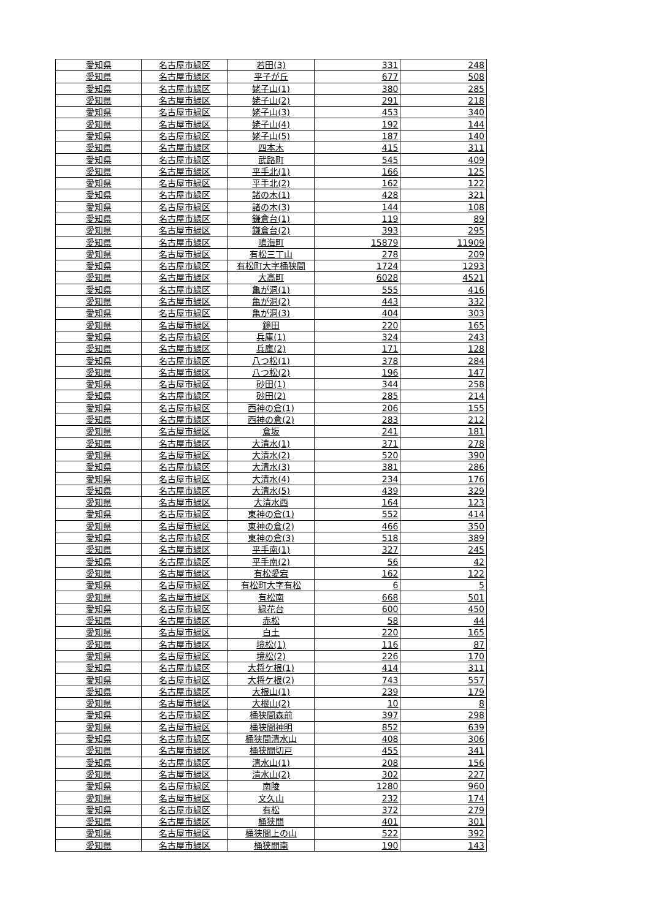| 愛知県 | 名古屋市緑区 | 若田(3) | 331 | 248 |
| 愛知県 | 名古屋市緑区 | 平子が丘 | 677 | 508 |
| 愛知県 | 名古屋市緑区 | 姥子山(1) | 380 | 285 |
| 愛知県 | 名古屋市緑区 | 姥子山(2) | 291 | 218 |
| 愛知県 | 名古屋市緑区 | 姥子山(3) | 453 | 340 |
| 愛知県 | 名古屋市緑区 | 姥子山(4) | 192 | 144 |
| 愛知県 | 名古屋市緑区 | 姥子山(5) | 187 | 140 |
| 愛知県 | 名古屋市緑区 | 四本木 | 415 | 311 |
| 愛知県 | 名古屋市緑区 | 武路町 | 545 | 409 |
| 愛知県 | 名古屋市緑区 | 平手北(1) | 166 | 125 |
| 愛知県 | 名古屋市緑区 | 平手北(2) | 162 | 122 |
| 愛知県 | 名古屋市緑区 | 諸の木(1) | 428 | 321 |
| 愛知県 | 名古屋市緑区 | 諸の木(3) | 144 | 108 |
| 愛知県 | 名古屋市緑区 | 鎌倉台(1) | 119 | 89 |
| 愛知県 | 名古屋市緑区 | 鎌倉台(2) | 393 | 295 |
| 愛知県 | 名古屋市緑区 | 鳴海町 | 15879 | 11909 |
| 愛知県 | 名古屋市緑区 | 有松三丁山 | 278 | 209 |
| 愛知県 | 名古屋市緑区 | 有松町大字桶狭間 | 1724 | 1293 |
| 愛知県 | 名古屋市緑区 | 大高町 | 6028 | 4521 |
| 愛知県 | 名古屋市緑区 | 亀が洞(1) | 555 | 416 |
| 愛知県 | 名古屋市緑区 | 亀が洞(2) | 443 | 332 |
| 愛知県 | 名古屋市緑区 | 亀が洞(3) | 404 | 303 |
| 愛知県 | 名古屋市緑区 | 鏡田 | 220 | 165 |
| 愛知県 | 名古屋市緑区 | 兵庫(1) | 324 | 243 |
| 愛知県 | 名古屋市緑区 | 兵庫(2) | 171 | 128 |
| 愛知県 | 名古屋市緑区 | 八つ松(1) | 378 | 284 |
| 愛知県 | 名古屋市緑区 | 八つ松(2) | 196 | 147 |
| 愛知県 | 名古屋市緑区 | 砂田(1) | 344 | 258 |
| 愛知県 | 名古屋市緑区 | 砂田(2) | 285 | 214 |
| 愛知県 | 名古屋市緑区 | 西神の倉(1) | 206 | 155 |
| 愛知県 | 名古屋市緑区 | 西神の倉(2) | 283 | 212 |
| 愛知県 | 名古屋市緑区 | 倉坂 | 241 | 181 |
| 愛知県 | 名古屋市緑区 | 大清水(1) | 371 | 278 |
| 愛知県 | 名古屋市緑区 | 大清水(2) | 520 | 390 |
| 愛知県 | 名古屋市緑区 | 大清水(3) | 381 | 286 |
| 愛知県 | 名古屋市緑区 | 大清水(4) | 234 | 176 |
| 愛知県 | 名古屋市緑区 | 大清水(5) | 439 | 329 |
| 愛知県 | 名古屋市緑区 | 大清水西 | 164 | 123 |
| 愛知県 | 名古屋市緑区 | 東神の倉(1) | 552 | 414 |
| 愛知県 | 名古屋市緑区 | 東神の倉(2) | 466 | 350 |
| 愛知県 | 名古屋市緑区 | 東神の倉(3) | 518 | 389 |
| 愛知県 | 名古屋市緑区 | 平手南(1) | 327 | 245 |
| 愛知県 | 名古屋市緑区 | 平手南(2) | 56 | 42 |
| 愛知県 | 名古屋市緑区 | 有松愛宕 | 162 | 122 |
| 愛知県 | 名古屋市緑区 | 有松町大字有松 | 6 | 5 |
| 愛知県 | 名古屋市緑区 | 有松南 | 668 | 501 |
| 愛知県 | 名古屋市緑区 | 緑花台 | 600 | 450 |
| 愛知県 | 名古屋市緑区 | 赤松 | 58 | 44 |
| 愛知県 | 名古屋市緑区 | 白土 | 220 | 165 |
| 愛知県 | 名古屋市緑区 | 境松(1) | 116 | 87 |
| 愛知県 | 名古屋市緑区 | 境松(2) | 226 | 170 |
| 愛知県 | 名古屋市緑区 | 大将ケ根(1) | 414 | 311 |
| 愛知県 | 名古屋市緑区 | 大将ケ根(2) | 743 | 557 |
| 愛知県 | 名古屋市緑区 | 大根山(1) | 239 | 179 |
| 愛知県 | 名古屋市緑区 | 大根山(2) | 10 | 8 |
| 愛知県 | 名古屋市緑区 | 桶狭間森前 | 397 | 298 |
| 愛知県 | 名古屋市緑区 | 桶狭間神明 | 852 | 639 |
| 愛知県 | 名古屋市緑区 | 桶狭間清水山 | 408 | 306 |
| 愛知県 | 名古屋市緑区 | 桶狭間切戸 | 455 | 341 |
| 愛知県 | 名古屋市緑区 | 清水山(1) | 208 | 156 |
| 愛知県 | 名古屋市緑区 | 清水山(2) | 302 | 227 |
| 愛知県 | 名古屋市緑区 | 南陵 | 1280 | 960 |
| 愛知県 | 名古屋市緑区 | 文久山 | 232 | 174 |
| 愛知県 | 名古屋市緑区 | 有松 | 372 | 279 |
| 愛知県 | 名古屋市緑区 | 桶狭間 | 401 | 301 |
| 愛知県 | 名古屋市緑区 | 桶狭間上の山 | 522 | 392 |
| 愛知県 | 名古屋市緑区 | 桶狭間南 | 190 | 143 |